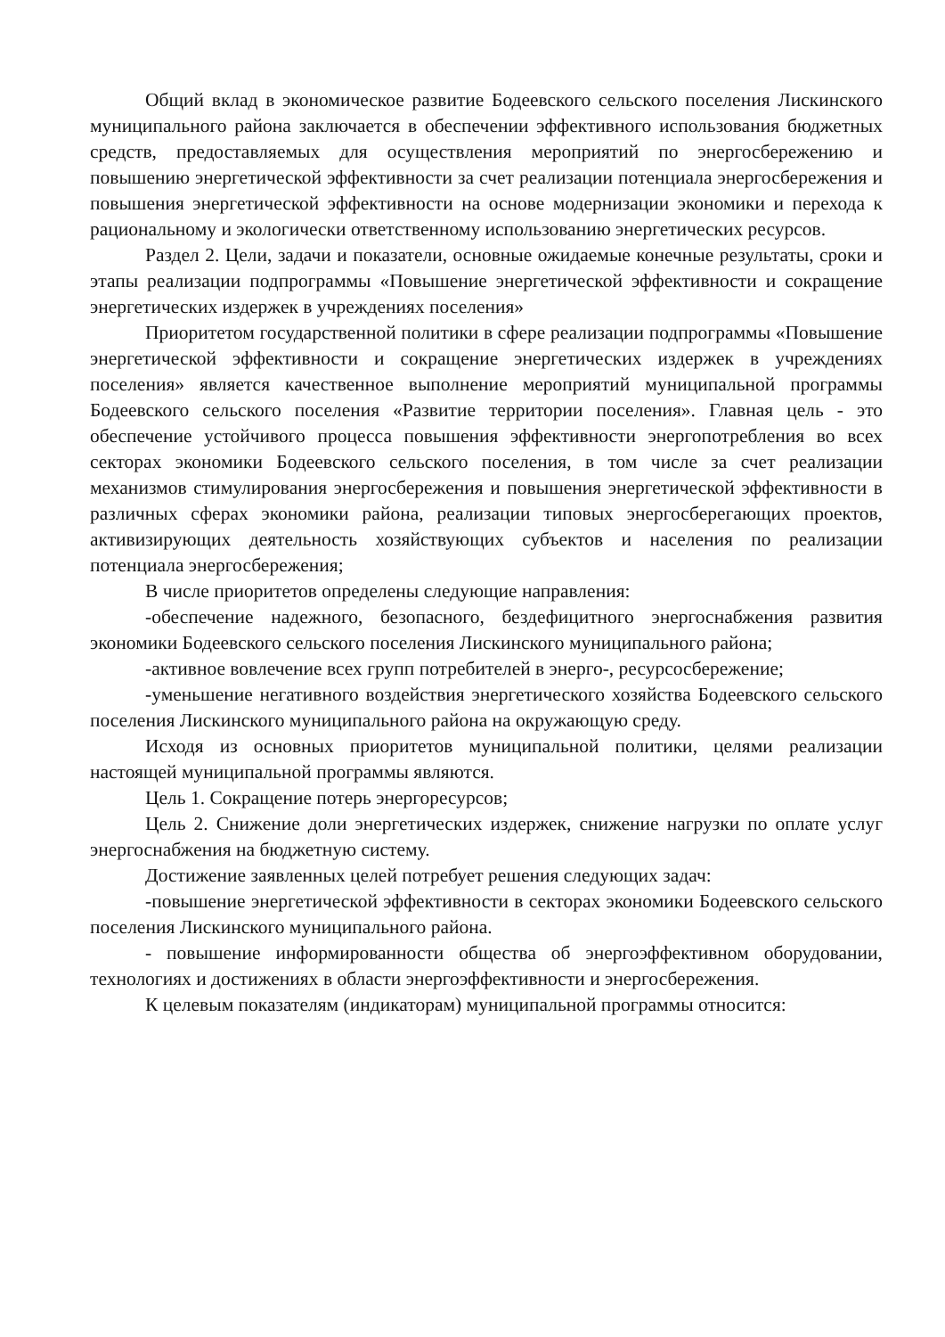Общий вклад в экономическое развитие Бодеевского сельского поселения Лискинского муниципального района заключается в обеспечении эффективного использования бюджетных средств, предоставляемых для осуществления мероприятий по энергосбережению и повышению энергетической эффективности за счет реализации потенциала энергосбережения и повышения энергетической эффективности на основе модернизации экономики и перехода к рациональному и экологически ответственному использованию энергетических ресурсов.
Раздел 2. Цели, задачи и показатели, основные ожидаемые конечные результаты, сроки и этапы реализации подпрограммы «Повышение энергетической эффективности и сокращение энергетических издержек в учреждениях поселения»
Приоритетом государственной политики в сфере реализации подпрограммы «Повышение энергетической эффективности и сокращение энергетических издержек в учреждениях поселения» является качественное выполнение мероприятий муниципальной программы Бодеевского сельского поселения «Развитие территории поселения». Главная цель - это обеспечение устойчивого процесса повышения эффективности энергопотребления во всех секторах экономики Бодеевского сельского поселения, в том числе за счет реализации механизмов стимулирования энергосбережения и повышения энергетической эффективности в различных сферах экономики района, реализации типовых энергосберегающих проектов, активизирующих деятельность хозяйствующих субъектов и населения по реализации потенциала энергосбережения;
В числе приоритетов определены следующие направления:
-обеспечение надежного, безопасного, бездефицитного энергоснабжения развития экономики Бодеевского сельского поселения Лискинского муниципального района;
-активное вовлечение всех групп потребителей в энерго-, ресурсосбережение;
-уменьшение негативного воздействия энергетического хозяйства Бодеевского сельского поселения Лискинского муниципального района на окружающую среду.
Исходя из основных приоритетов муниципальной политики, целями реализации настоящей муниципальной программы являются.
Цель 1. Сокращение потерь энергоресурсов;
Цель 2. Снижение доли энергетических издержек, снижение нагрузки по оплате услуг энергоснабжения на бюджетную систему.
Достижение заявленных целей потребует решения следующих задач:
-повышение энергетической эффективности в секторах экономики Бодеевского сельского поселения Лискинского муниципального района.
- повышение информированности общества об энергоэффективном оборудовании, технологиях и достижениях в области энергоэффективности и энергосбережения.
К целевым показателям (индикаторам) муниципальной программы относится: